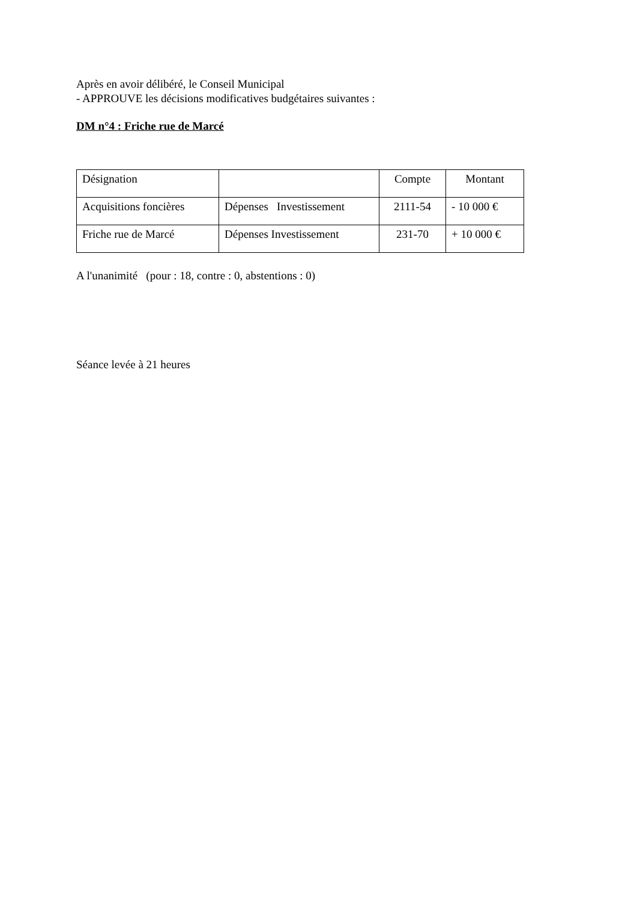Après en avoir délibéré, le Conseil Municipal
- APPROUVE les décisions modificatives budgétaires suivantes :
DM n°4 : Friche rue de Marcé
| Désignation | | Compte | Montant |
| Acquisitions foncières | Dépenses Investissement | 2111-54 | - 10 000 € |
| Friche rue de Marcé | Dépenses Investissement | 231-70 | + 10 000 € |
A l'unanimité (pour : 18, contre : 0, abstentions : 0)
Séance levée à 21 heures